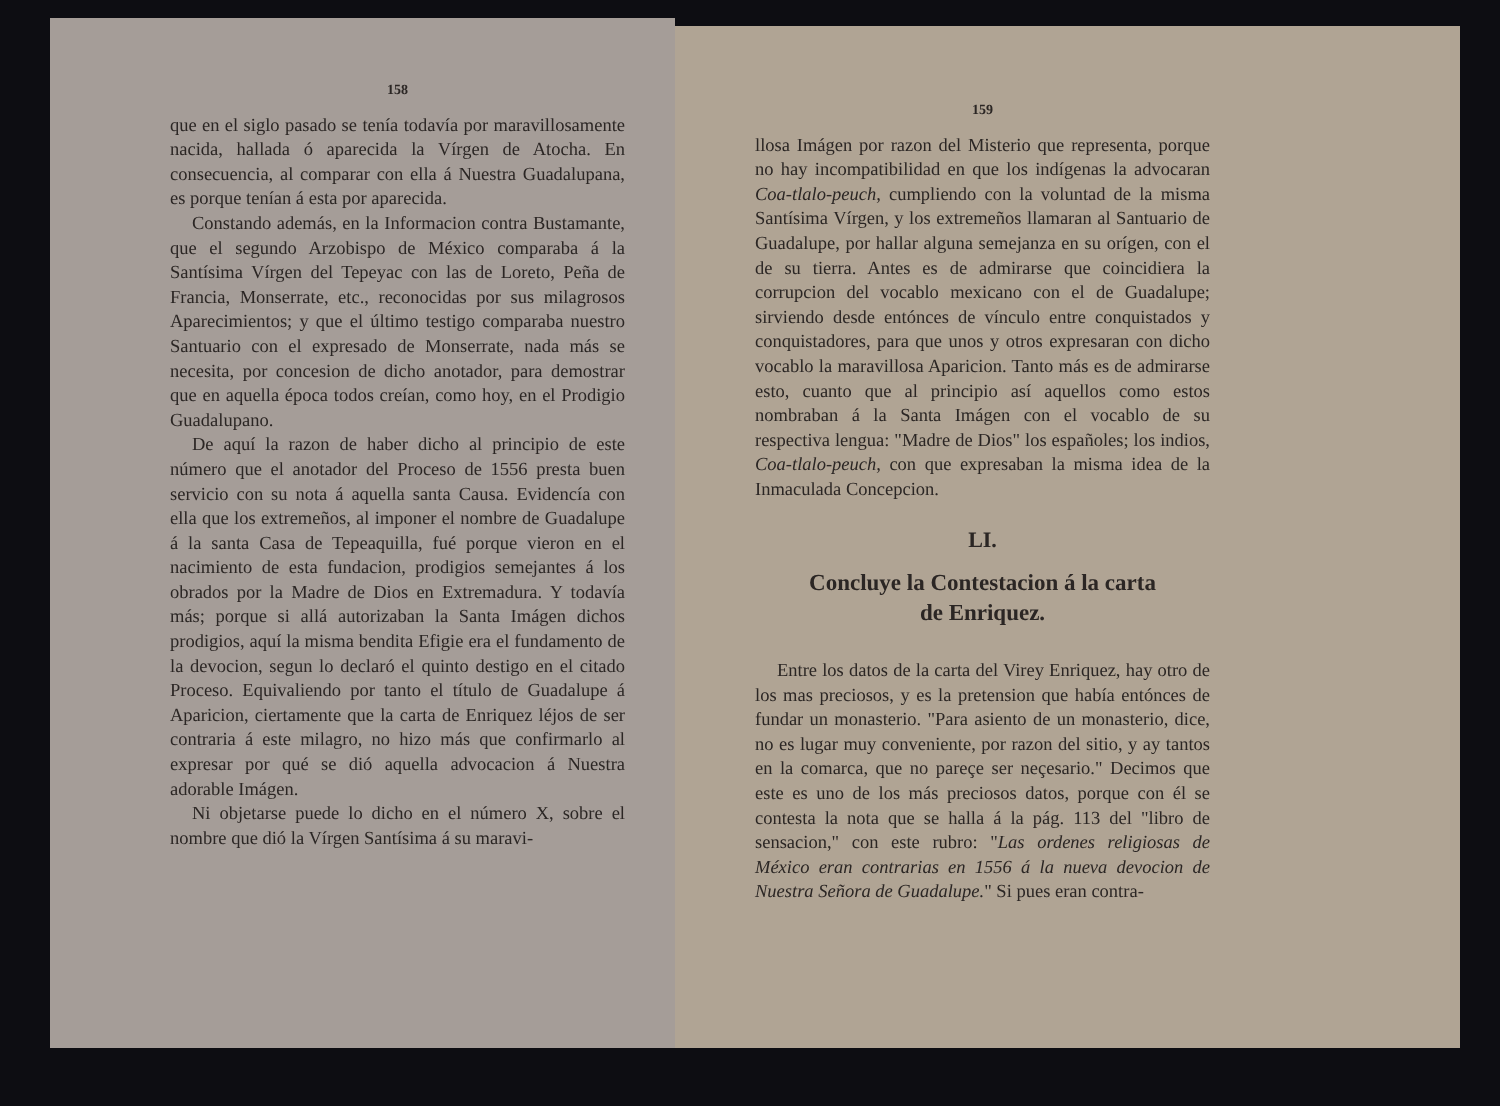158
que en el siglo pasado se tenía todavía por maravillosamente nacida, hallada ó aparecida la Vírgen de Atocha. En consecuencia, al comparar con ella á Nuestra Guadalupana, es porque tenían á esta por aparecida.
Constando además, en la Informacion contra Bustamante, que el segundo Arzobispo de México comparaba á la Santísima Vírgen del Tepeyac con las de Loreto, Peña de Francia, Monserrate, etc., reconocidas por sus milagrosos Aparecimientos; y que el último testigo comparaba nuestro Santuario con el expresado de Monserrate, nada más se necesita, por concesion de dicho anotador, para demostrar que en aquella época todos creían, como hoy, en el Prodigio Guadalupano.
De aquí la razon de haber dicho al principio de este número que el anotador del Proceso de 1556 presta buen servicio con su nota á aquella santa Causa. Evidencía con ella que los extremeños, al imponer el nombre de Guadalupe á la santa Casa de Tepeaquilla, fué porque vieron en el nacimiento de esta fundacion, prodigios semejantes á los obrados por la Madre de Dios en Extremadura. Y todavía más; porque si allá autorizaban la Santa Imágen dichos prodigios, aquí la misma bendita Efigie era el fundamento de la devocion, segun lo declaró el quinto destigo en el citado Proceso. Equivaliendo por tanto el título de Guadalupe á Aparicion, ciertamente que la carta de Enriquez léjos de ser contraria á este milagro, no hizo más que confirmarlo al expresar por qué se dió aquella advocacion á Nuestra adorable Imágen.
Ni objetarse puede lo dicho en el número X, sobre el nombre que dió la Vírgen Santísima á su maravi-
159
llosa Imágen por razon del Misterio que representa, porque no hay incompatibilidad en que los indígenas la advocaran Coa-tlalo-peuch, cumpliendo con la voluntad de la misma Santísima Vírgen, y los extremeños llamaran al Santuario de Guadalupe, por hallar alguna semejanza en su orígen, con el de su tierra. Antes es de admirarse que coincidiera la corrupcion del vocablo mexicano con el de Guadalupe; sirviendo desde entónces de vínculo entre conquistados y conquistadores, para que unos y otros expresaran con dicho vocablo la maravillosa Aparicion. Tanto más es de admirarse esto, cuanto que al principio así aquellos como estos nombraban á la Santa Imágen con el vocablo de su respectiva lengua: "Madre de Dios" los españoles; los indios, Coa-tlalo-peuch, con que expresaban la misma idea de la Inmaculada Concepcion.
LI.
Concluye la Contestacion á la carta
de Enriquez.
Entre los datos de la carta del Virey Enriquez, hay otro de los mas preciosos, y es la pretension que había entónces de fundar un monasterio. "Para asiento de un monasterio, dice, no es lugar muy conveniente, por razon del sitio, y ay tantos en la comarca, que no pareçe ser neçesario." Decimos que este es uno de los más preciosos datos, porque con él se contesta la nota que se halla á la pág. 113 del "libro de sensacion," con este rubro: "Las ordenes religiosas de México eran contrarias en 1556 á la nueva devocion de Nuestra Señora de Guadalupe." Si pues eran contra-